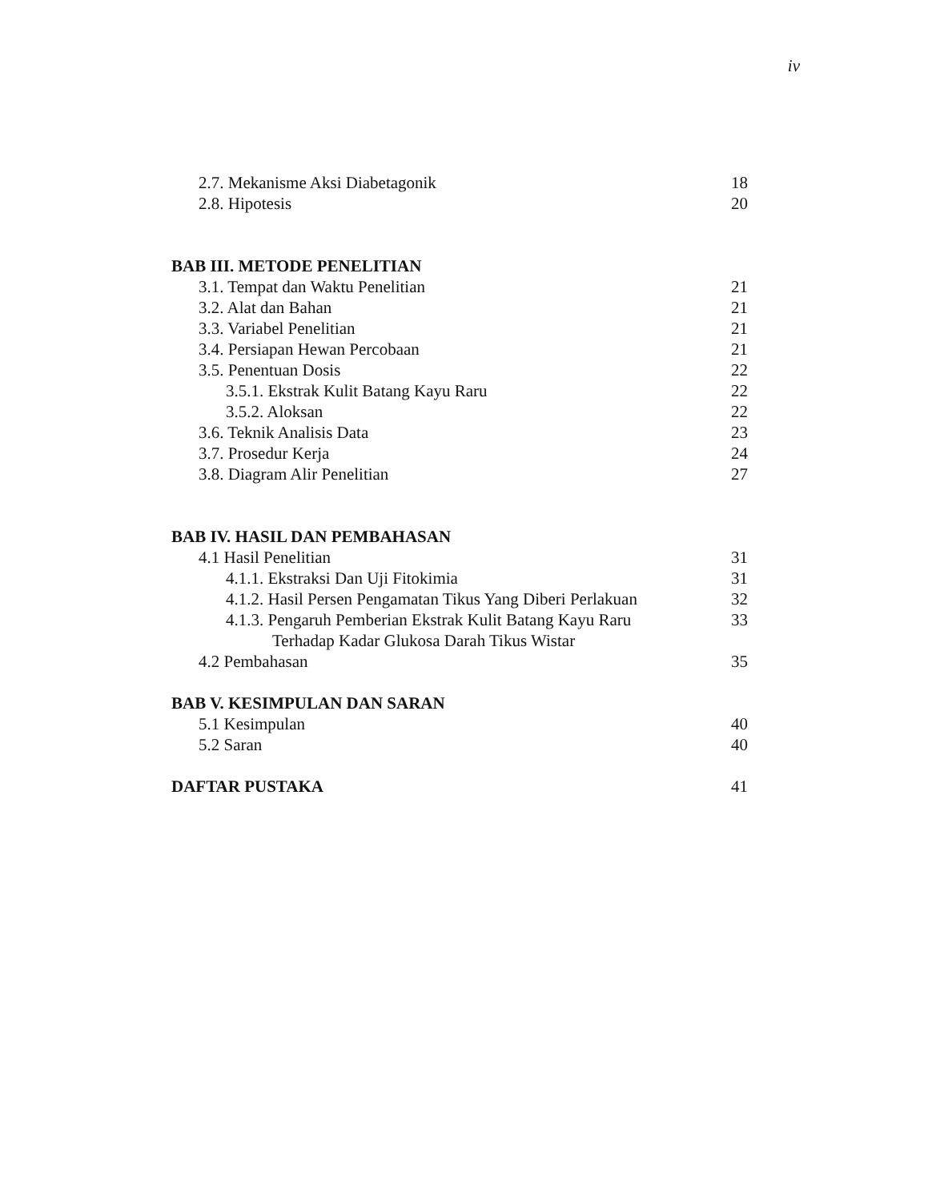iv
2.7. Mekanisme Aksi Diabetagonik 18
2.8. Hipotesis 20
BAB III. METODE PENELITIAN
3.1. Tempat dan Waktu Penelitian 21
3.2. Alat dan Bahan 21
3.3. Variabel Penelitian 21
3.4. Persiapan Hewan Percobaan 21
3.5. Penentuan Dosis 22
3.5.1. Ekstrak Kulit Batang Kayu Raru 22
3.5.2. Aloksan 22
3.6. Teknik Analisis Data 23
3.7. Prosedur Kerja 24
3.8. Diagram Alir Penelitian 27
BAB IV. HASIL DAN PEMBAHASAN
4.1 Hasil Penelitian 31
4.1.1. Ekstraksi Dan Uji Fitokimia 31
4.1.2. Hasil Persen Pengamatan Tikus Yang Diberi Perlakuan 32
4.1.3. Pengaruh Pemberian Ekstrak Kulit Batang Kayu Raru 33
Terhadap Kadar Glukosa Darah Tikus Wistar
4.2 Pembahasan 35
BAB V. KESIMPULAN DAN SARAN
5.1 Kesimpulan 40
5.2 Saran 40
DAFTAR PUSTAKA 41